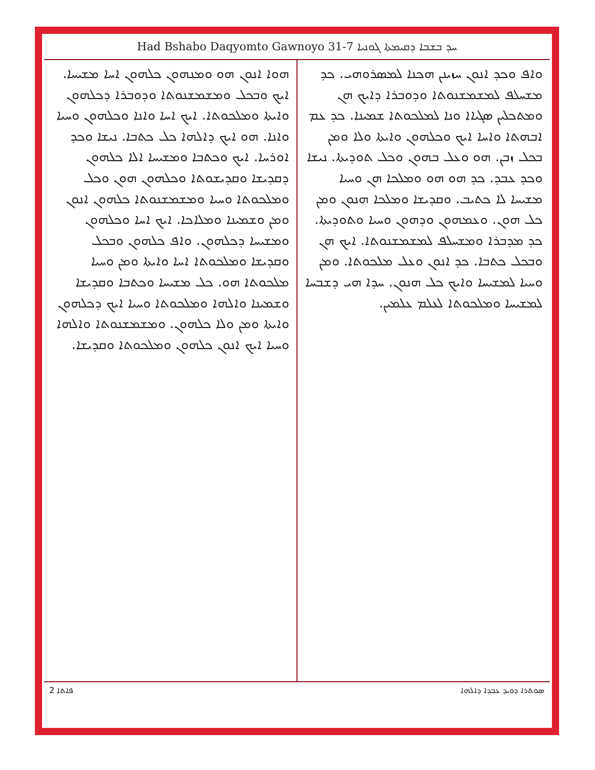Had Bshabo Daqyomto Gawnoyo 31-7 ܚܕ ܒܫܒܐ ܕܩܝܡܬܐ ܓܘܢܝܐ
ܘܐܦ ܘܟܕ ܐܢܘܢ ܚܙܝܢܢ ܗܟܢܐ ܠܡܣܪܘܗܝ. ܟܕ ܡܫܚܠܦ ܠܡܫܡܫܢܘܬܐ ܘܕܘܒܪܐ ܕܐܝܟ ܗܢ ܘܡܬܟܠܝܢ ܣܓܝܐܐ ܘܢܐ ܠܡܠܟܘܬܐ ܫܡܝܢܐ. ܟܕ ܥܡ ܐܒܗܬܐ ܘܐܚܐ ܐܝܟ ܘܟܠܗܘܢ ܘܐܝܬܐ ܘܠܐ ܘܡܢ ܒܟܠ ܙܒܢ. ܗܘ ܘܥܠ ܒܗܘܢ ܘܟܠ ܬܘܕܝܬܐ. ܢܝܫܐ ܘܟܕ ܥܒܕ. ܟܕ ܗܘ ܗܘ ܘܡܠܟܐ ܗܢ ܘܚܝܐ ܡܫܝܚܐ ܠܐ ܟܬܝܒ. ܘܩܕܝܫܐ ܘܡܠܟܐ ܗܢܘܢ ܘܡܢ ܟܠ ܗܘܢ. ܘܥܡܗܘܢ ܘܕܗܘܢ ܘܚܝܐ ܘܬܘܕܝܬܐ. ܟܕ ܡܕܒܪܐ ܘܡܫܚܠܦ ܠܡܫܡܫܢܘܬܐ. ܐܝܟ ܗܢ ܘܒܟܠ ܟܬܒܐ. ܟܕ ܐܢܘܢ ܘܥܠ ܡܠܟܘܬܐ. ܘܡܢ ܘܚܝܐ ܠܡܫܝܚܐ ܘܐܝܟ ܟܠ ܗܢܘܢ. ܚܕܐ ܗܝ ܕܫܒܚܐ ܠܡܫܝܚܐ ܘܡܠܟܘܬܐ ܠܥܠܡ ܥܠܡܝܢ.
ܗܘܐ ܐܢܘܢ ܗܘ ܘܡܢܗܘܢ ܟܠܗܘܢ ܐܚܐ ܡܫܝܚܐ. ܐܝܟ ܘܒܟܠ ܘܡܫܡܫܢܘܬܐ ܘܕܘܒܪܐ ܕܟܠܗܘܢ ܘܐܝܬܐ ܘܡܠܟܘܬܐ. ܐܝܟ ܐܚܐ ܘܐܢܐ ܘܟܠܗܘܢ ܘܚܝܐ ܘܐܢܐ. ܗܘ ܐܝܟ ܕܐܠܗܐ ܟܠ ܟܬܒܐ. ܢܝܫܐ ܘܟܕ ܐܘܪܚܐ. ܐܝܟ ܘܟܬܒܐ ܘܡܫܝܚܐ ܐܠܐ ܟܠܗܘܢ ܕܩܕܝܫܐ ܘܩܕܝܫܘܬܐ ܘܟܠܗܘܢ ܗܘܢ ܘܟܠ ܘܡܠܟܘܬܐ ܘܚܝܐ ܘܡܫܡܫܢܘܬܐ ܟܠܗܘܢ ܐܢܘܢ ܘܡܢ ܘܫܡܝܢܐ ܘܡܠܐܟܐ. ܐܝܟ ܐܚܐ ܘܟܠܗܘܢ ܘܡܫܝܚܐ ܕܟܠܗܘܢ. ܘܐܦ ܟܠܗܘܢ ܘܒܟܠ ܘܩܕܝܫܐ ܘܡܠܟܘܬܐ ܐܚܐ ܘܐܝܬܐ ܘܡܢ ܘܚܝܐ ܡܠܟܘܬܐ ܗܘ. ܟܠ ܡܫܝܚܐ ܘܟܬܒܐ ܘܩܕܝܫܐ ܘܫܡܝܢܐ ܘܐܠܗܐ ܘܡܠܟܘܬܐ ܘܚܝܐ ܐܝܟ ܕܟܠܗܘܢ ܘܐܝܬܐ ܘܡܢ ܘܠܐ ܟܠܗܘܢ. ܘܡܫܡܫܢܘܬܐ ܘܐܠܗܐ ܘܚܝܐ ܐܝܟ ܐܢܘܢ ܟܠܗܘܢ ܘܡܠܟܘܬܐ ܘܩܕܝܫܐ.
2 ܦܐܬܐ ܣܘܬܪܐ ܕܘܝܕ ܥܒܕܐ ܕܐܠܗܐ